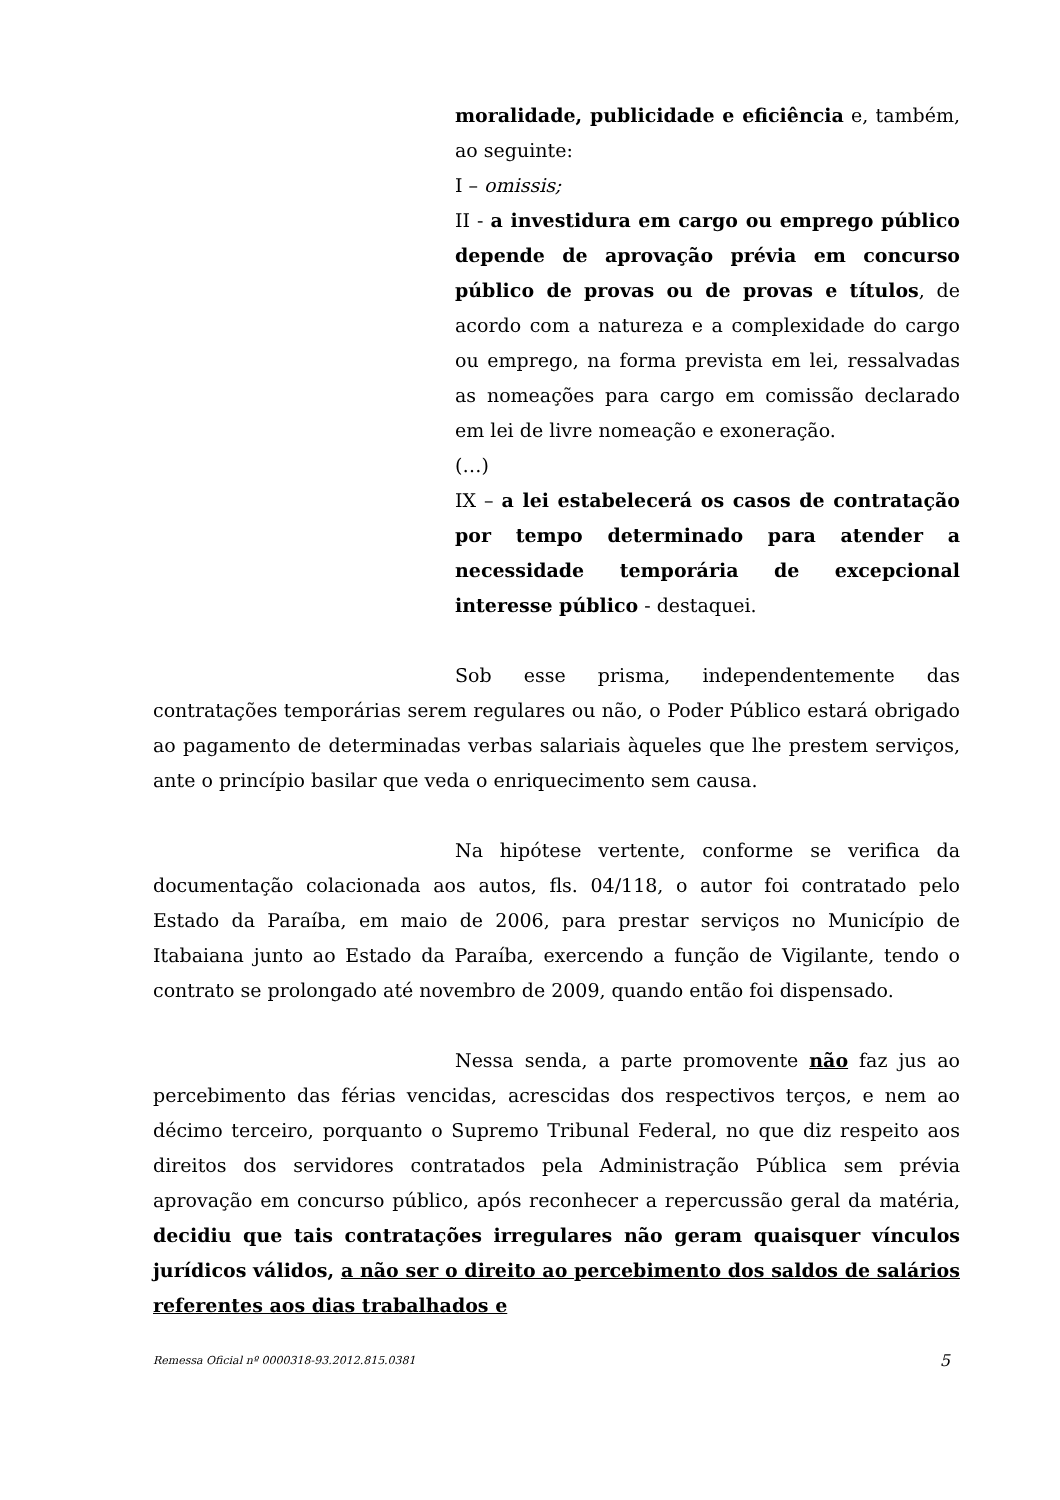moralidade, publicidade e eficiência e, também, ao seguinte:
I – omissis;
II - a investidura em cargo ou emprego público depende de aprovação prévia em concurso público de provas ou de provas e títulos, de acordo com a natureza e a complexidade do cargo ou emprego, na forma prevista em lei, ressalvadas as nomeações para cargo em comissão declarado em lei de livre nomeação e exoneração.
(…)
IX – a lei estabelecerá os casos de contratação por tempo determinado para atender a necessidade temporária de excepcional interesse público - destaquei.
Sob esse prisma, independentemente das contratações temporárias serem regulares ou não, o Poder Público estará obrigado ao pagamento de determinadas verbas salariais àqueles que lhe prestem serviços, ante o princípio basilar que veda o enriquecimento sem causa.
Na hipótese vertente, conforme se verifica da documentação colacionada aos autos, fls. 04/118, o autor foi contratado pelo Estado da Paraíba, em maio de 2006, para prestar serviços no Município de Itabaiana junto ao Estado da Paraíba, exercendo a função de Vigilante, tendo o contrato se prolongado até novembro de 2009, quando então foi dispensado.
Nessa senda, a parte promovente não faz jus ao percebimento das férias vencidas, acrescidas dos respectivos terços, e nem ao décimo terceiro, porquanto o Supremo Tribunal Federal, no que diz respeito aos direitos dos servidores contratados pela Administração Pública sem prévia aprovação em concurso público, após reconhecer a repercussão geral da matéria, decidiu que tais contratações irregulares não geram quaisquer vínculos jurídicos válidos, a não ser o direito ao percebimento dos saldos de salários referentes aos dias trabalhados e
Remessa Oficial nº 0000318-93.2012.815.0381 5